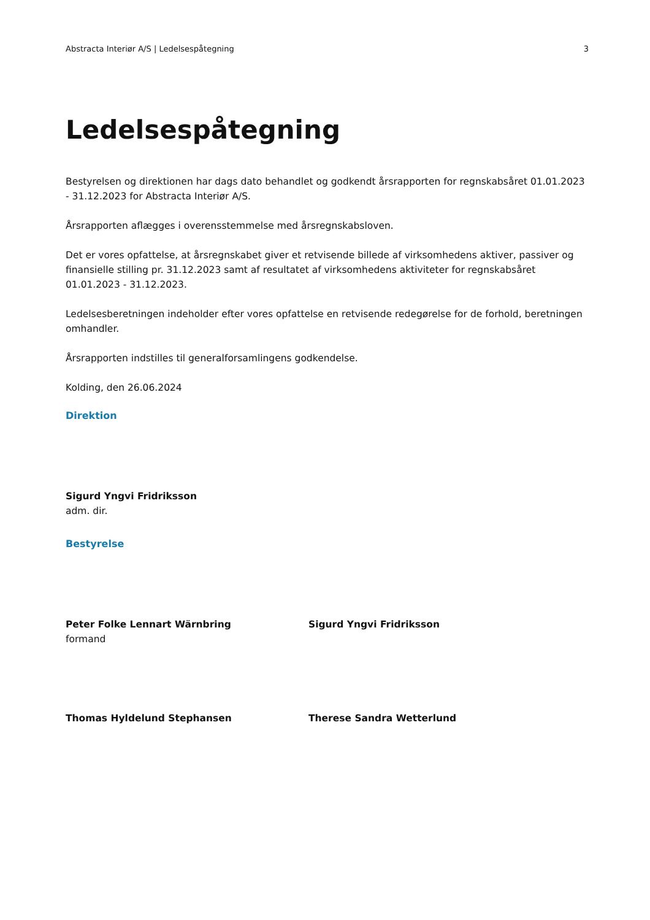Abstracta Interiør A/S | Ledelsespåtegning 3
Ledelsespåtegning
Bestyrelsen og direktionen har dags dato behandlet og godkendt årsrapporten for regnskabsåret 01.01.2023 - 31.12.2023 for Abstracta Interiør A/S.
Årsrapporten aflægges i overensstemmelse med årsregnskabsloven.
Det er vores opfattelse, at årsregnskabet giver et retvisende billede af virksomhedens aktiver, passiver og finansielle stilling pr. 31.12.2023 samt af resultatet af virksomhedens aktiviteter for regnskabsåret 01.01.2023 - 31.12.2023.
Ledelsesberetningen indeholder efter vores opfattelse en retvisende redegørelse for de forhold, beretningen omhandler.
Årsrapporten indstilles til generalforsamlingens godkendelse.
Kolding, den 26.06.2024
Direktion
Sigurd Yngvi Fridriksson
adm. dir.
Bestyrelse
Peter Folke Lennart Wärnbring
formand
Sigurd Yngvi Fridriksson
Thomas Hyldelund Stephansen Therese Sandra Wetterlund